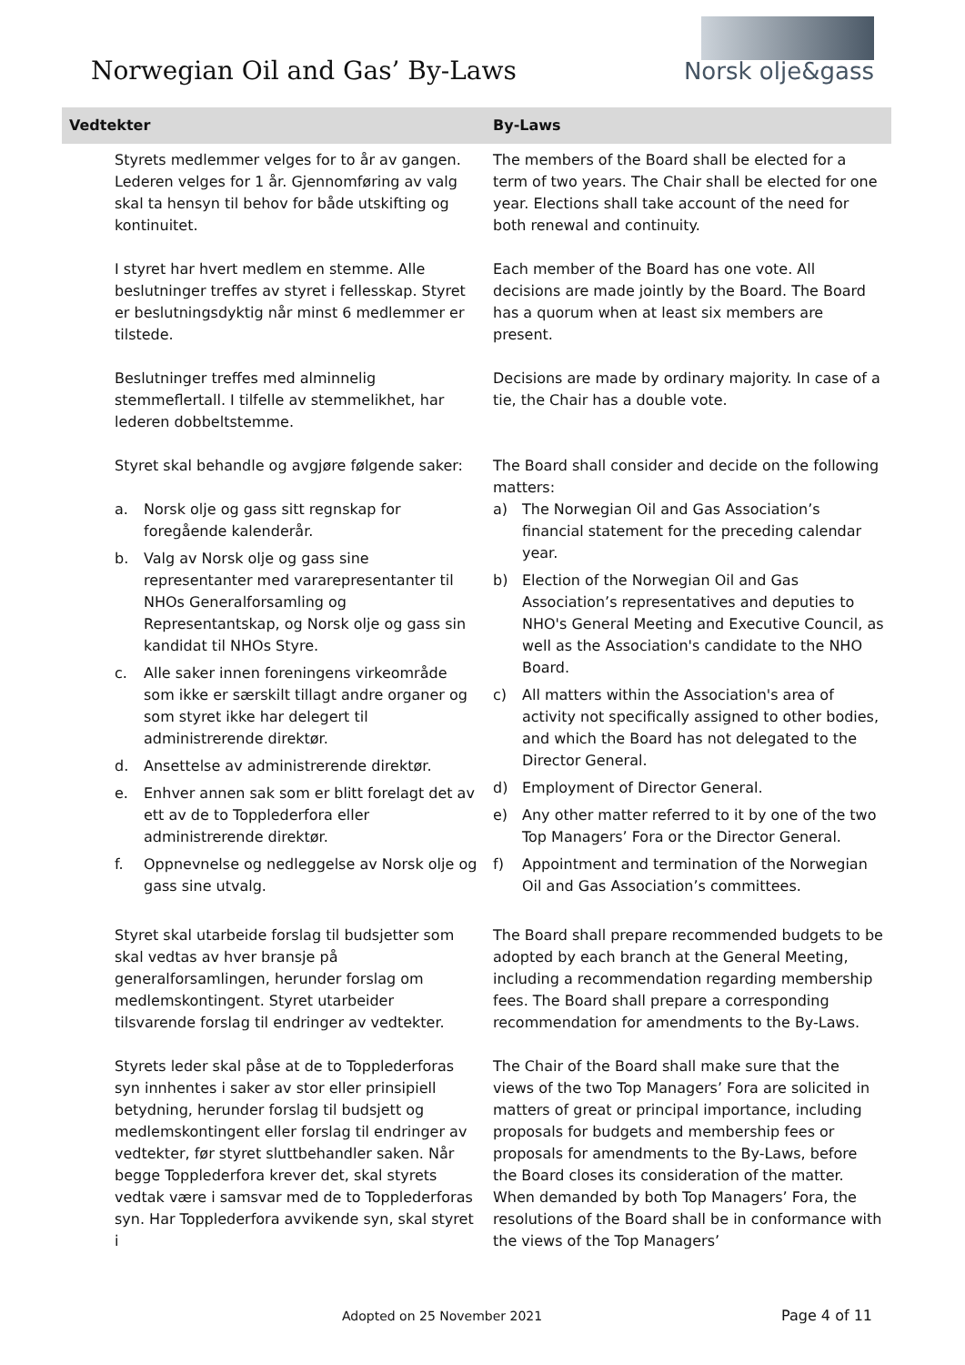Norwegian Oil and Gas’ By-Laws
Norsk olje&gass
| Vedtekter | By-Laws |
| --- | --- |
| Styrets medlemmer velges for to år av gangen. Lederen velges for 1 år. Gjennomføring av valg skal ta hensyn til behov for både utskifting og kontinuitet. | The members of the Board shall be elected for a term of two years. The Chair shall be elected for one year. Elections shall take account of the need for both renewal and continuity. |
| I styret har hvert medlem en stemme. Alle beslutninger treffes av styret i fellesskap. Styret er beslutningsdyktig når minst 6 medlemmer er tilstede. | Each member of the Board has one vote. All decisions are made jointly by the Board. The Board has a quorum when at least six members are present. |
| Beslutninger treffes med alminnelig stemmeflertall. I tilfelle av stemmelikhet, har lederen dobbeltstemme. | Decisions are made by ordinary majority. In case of a tie, the Chair has a double vote. |
| Styret skal behandle og avgjøre følgende saker: a. Norsk olje og gass sitt regnskap for foregående kalenderår. b. Valg av Norsk olje og gass sine representanter med vararepresentanter til NHOs Generalforsamling og Representantskap, og Norsk olje og gass sin kandidat til NHOs Styre. c. Alle saker innen foreningens virkeområde som ikke er særskilt tillagt andre organer og som styret ikke har delegert til administrerende direktør. d. Ansettelse av administrerende direktør. e. Enhver annen sak som er blitt forelagt det av ett av de to Topplederfora eller administrerende direktør. f. Oppnevnelse og nedleggelse av Norsk olje og gass sine utvalg. | The Board shall consider and decide on the following matters: a) The Norwegian Oil and Gas Association’s financial statement for the preceding calendar year. b) Election of the Norwegian Oil and Gas Association’s representatives and deputies to NHO's General Meeting and Executive Council, as well as the Association's candidate to the NHO Board. c) All matters within the Association's area of activity not specifically assigned to other bodies, and which the Board has not delegated to the Director General. d) Employment of Director General. e) Any other matter referred to it by one of the two Top Managers’ Fora or the Director General. f) Appointment and termination of the Norwegian Oil and Gas Association’s committees. |
| Styret skal utarbeide forslag til budsjetter som skal vedtas av hver bransje på generalforsamlingen, herunder forslag om medlemskontingent. Styret utarbeider tilsvarende forslag til endringer av vedtekter. | The Board shall prepare recommended budgets to be adopted by each branch at the General Meeting, including a recommendation regarding membership fees. The Board shall prepare a corresponding recommendation for amendments to the By-Laws. |
| Styrets leder skal påse at de to Topplederforas syn innhentes i saker av stor eller prinsipiell betydning, herunder forslag til budsjett og medlemskontingent eller forslag til endringer av vedtekter, før styret sluttbehandler saken. Når begge Topplederfora krever det, skal styrets vedtak være i samsvar med de to Topplederforas syn. Har Topplederfora avvikende syn, skal styret i | The Chair of the Board shall make sure that the views of the two Top Managers’ Fora are solicited in matters of great or principal importance, including proposals for budgets and membership fees or proposals for amendments to the By-Laws, before the Board closes its consideration of the matter. When demanded by both Top Managers’ Fora, the resolutions of the Board shall be in conformance with the views of the Top Managers’ |
Adopted on 25 November 2021 Page 4 of 11